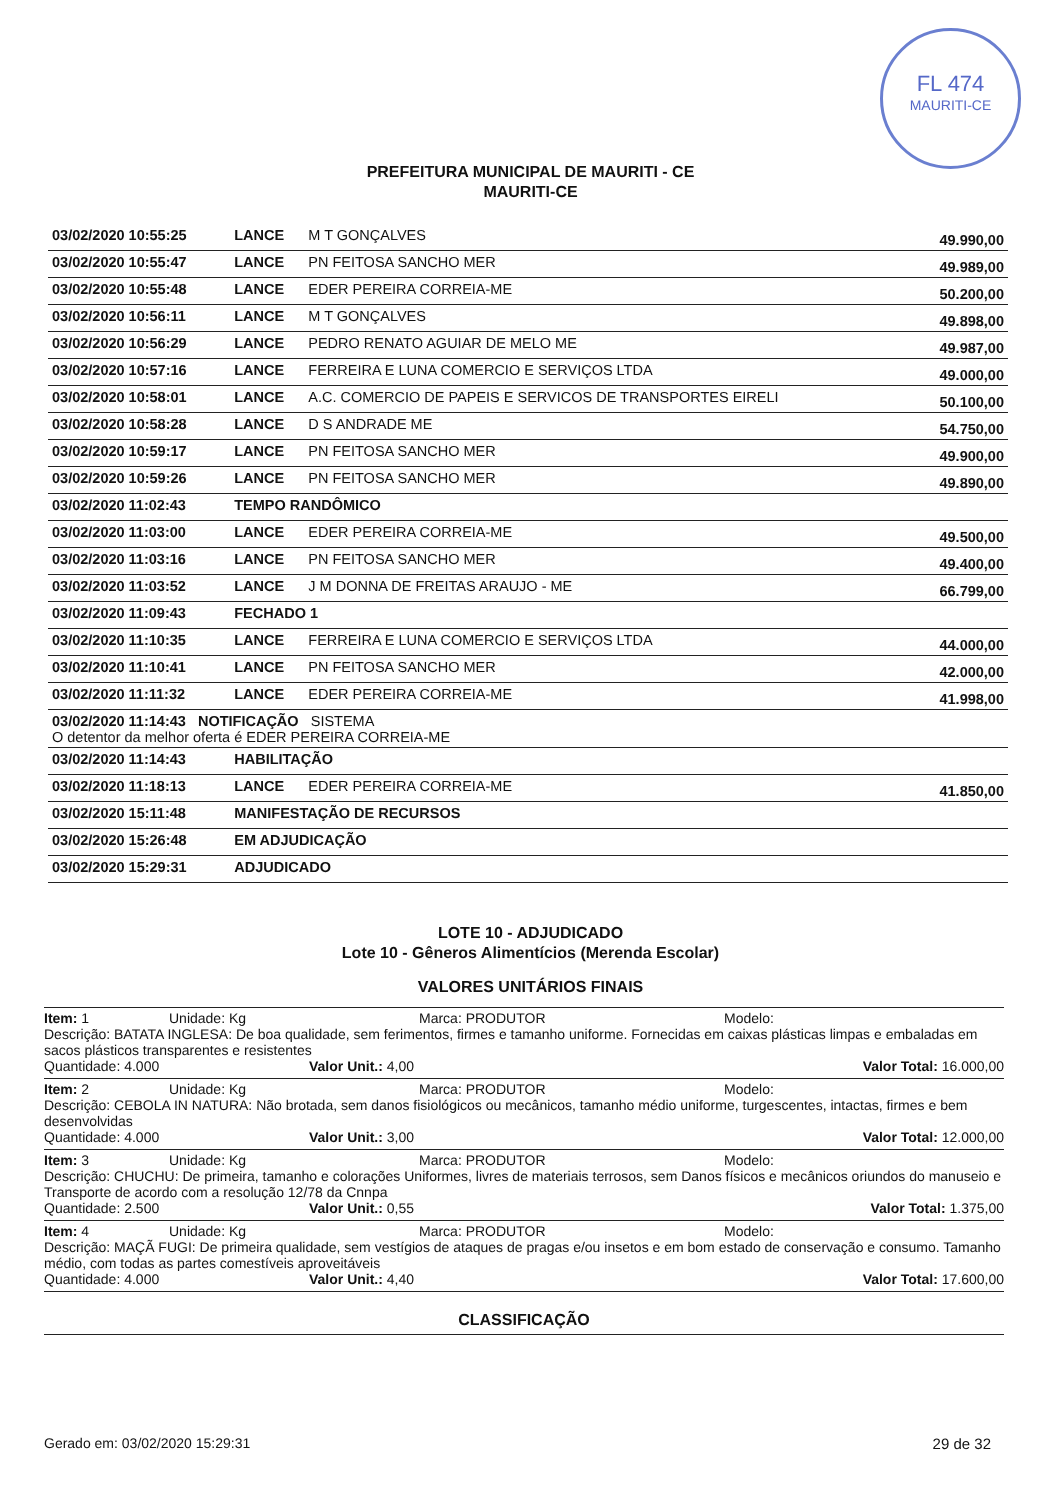FL 474
MAURITI-CE
PREFEITURA MUNICIPAL DE MAURITI - CE
MAURITI-CE
| 03/02/2020 10:55:25 | LANCE | M T GONÇALVES | 49.990,00 |
| 03/02/2020 10:55:47 | LANCE | PN FEITOSA SANCHO MER | 49.989,00 |
| 03/02/2020 10:55:48 | LANCE | EDER PEREIRA CORREIA-ME | 50.200,00 |
| 03/02/2020 10:56:11 | LANCE | M T GONÇALVES | 49.898,00 |
| 03/02/2020 10:56:29 | LANCE | PEDRO RENATO AGUIAR DE MELO ME | 49.987,00 |
| 03/02/2020 10:57:16 | LANCE | FERREIRA E LUNA COMERCIO E SERVIÇOS LTDA | 49.000,00 |
| 03/02/2020 10:58:01 | LANCE | A.C. COMERCIO DE PAPEIS E SERVICOS DE TRANSPORTES EIRELI | 50.100,00 |
| 03/02/2020 10:58:28 | LANCE | D S ANDRADE ME | 54.750,00 |
| 03/02/2020 10:59:17 | LANCE | PN FEITOSA SANCHO MER | 49.900,00 |
| 03/02/2020 10:59:26 | LANCE | PN FEITOSA SANCHO MER | 49.890,00 |
| 03/02/2020 11:02:43 | TEMPO RANDÔMICO | | |
| 03/02/2020 11:03:00 | LANCE | EDER PEREIRA CORREIA-ME | 49.500,00 |
| 03/02/2020 11:03:16 | LANCE | PN FEITOSA SANCHO MER | 49.400,00 |
| 03/02/2020 11:03:52 | LANCE | J M DONNA DE FREITAS ARAUJO - ME | 66.799,00 |
| 03/02/2020 11:09:43 | FECHADO 1 | | |
| 03/02/2020 11:10:35 | LANCE | FERREIRA E LUNA COMERCIO E SERVIÇOS LTDA | 44.000,00 |
| 03/02/2020 11:10:41 | LANCE | PN FEITOSA SANCHO MER | 42.000,00 |
| 03/02/2020 11:11:32 | LANCE | EDER PEREIRA CORREIA-ME | 41.998,00 |
| 03/02/2020 11:14:43 NOTIFICAÇÃO SISTEMA O detentor da melhor oferta é EDER PEREIRA CORREIA-ME | | | |
| 03/02/2020 11:14:43 | HABILITAÇÃO | | |
| 03/02/2020 11:18:13 | LANCE | EDER PEREIRA CORREIA-ME | 41.850,00 |
| 03/02/2020 15:11:48 | MANIFESTAÇÃO DE RECURSOS | | |
| 03/02/2020 15:26:48 | EM ADJUDICAÇÃO | | |
| 03/02/2020 15:29:31 | ADJUDICADO | | |
LOTE 10 - ADJUDICADO
Lote 10 - Gêneros Alimentícios (Merenda Escolar)
VALORES UNITÁRIOS FINAIS
Item: 1 Unidade: Kg Marca: PRODUTOR Modelo:
Descrição: BATATA INGLESA: De boa qualidade, sem ferimentos, firmes e tamanho uniforme. Fornecidas em caixas plásticas limpas e embaladas em sacos plásticos transparentes e resistentes
Quantidade: 4.000 Valor Unit.: 4,00 Valor Total: 16.000,00
Item: 2 Unidade: Kg Marca: PRODUTOR Modelo:
Descrição: CEBOLA IN NATURA: Não brotada, sem danos fisiológicos ou mecânicos, tamanho médio uniforme, turgescentes, intactas, firmes e bem desenvolvidas
Quantidade: 4.000 Valor Unit.: 3,00 Valor Total: 12.000,00
Item: 3 Unidade: Kg Marca: PRODUTOR Modelo:
Descrição: CHUCHU: De primeira, tamanho e colorações Uniformes, livres de materiais terrosos, sem Danos físicos e mecânicos oriundos do manuseio e Transporte de acordo com a resolução 12/78 da Cnnpa
Quantidade: 2.500 Valor Unit.: 0,55 Valor Total: 1.375,00
Item: 4 Unidade: Kg Marca: PRODUTOR Modelo:
Descrição: MAÇÃ FUGI: De primeira qualidade, sem vestígios de ataques de pragas e/ou insetos e em bom estado de conservação e consumo. Tamanho médio, com todas as partes comestíveis aproveitáveis
Quantidade: 4.000 Valor Unit.: 4,40 Valor Total: 17.600,00
CLASSIFICAÇÃO
Gerado em: 03/02/2020 15:29:31 29 de 32